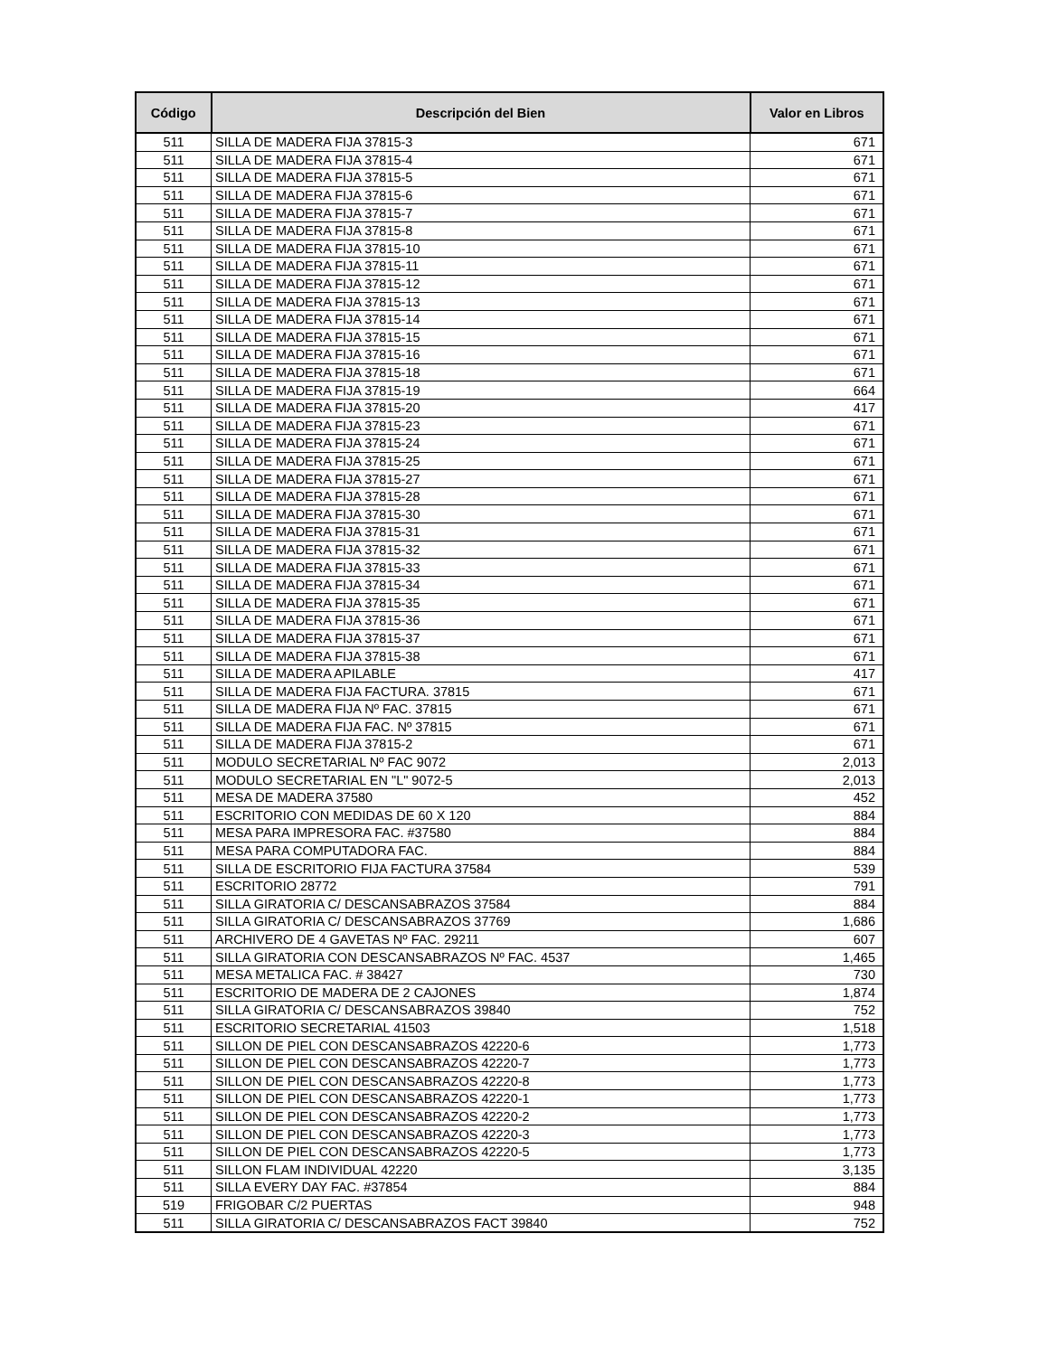| Código | Descripción del Bien | Valor en Libros |
| --- | --- | --- |
| 511 | SILLA DE MADERA FIJA 37815-3 | 671 |
| 511 | SILLA DE MADERA FIJA 37815-4 | 671 |
| 511 | SILLA DE MADERA FIJA 37815-5 | 671 |
| 511 | SILLA DE MADERA FIJA 37815-6 | 671 |
| 511 | SILLA DE MADERA FIJA 37815-7 | 671 |
| 511 | SILLA DE MADERA FIJA 37815-8 | 671 |
| 511 | SILLA DE MADERA FIJA 37815-10 | 671 |
| 511 | SILLA DE MADERA FIJA 37815-11 | 671 |
| 511 | SILLA DE MADERA FIJA 37815-12 | 671 |
| 511 | SILLA DE MADERA FIJA 37815-13 | 671 |
| 511 | SILLA DE MADERA FIJA 37815-14 | 671 |
| 511 | SILLA DE MADERA FIJA 37815-15 | 671 |
| 511 | SILLA DE MADERA FIJA 37815-16 | 671 |
| 511 | SILLA DE MADERA FIJA 37815-18 | 671 |
| 511 | SILLA DE MADERA FIJA 37815-19 | 664 |
| 511 | SILLA DE MADERA FIJA 37815-20 | 417 |
| 511 | SILLA DE MADERA FIJA 37815-23 | 671 |
| 511 | SILLA DE MADERA FIJA 37815-24 | 671 |
| 511 | SILLA DE MADERA FIJA 37815-25 | 671 |
| 511 | SILLA DE MADERA FIJA 37815-27 | 671 |
| 511 | SILLA DE MADERA FIJA 37815-28 | 671 |
| 511 | SILLA DE MADERA FIJA 37815-30 | 671 |
| 511 | SILLA DE MADERA FIJA 37815-31 | 671 |
| 511 | SILLA DE MADERA FIJA 37815-32 | 671 |
| 511 | SILLA DE MADERA FIJA 37815-33 | 671 |
| 511 | SILLA DE MADERA FIJA 37815-34 | 671 |
| 511 | SILLA DE MADERA FIJA 37815-35 | 671 |
| 511 | SILLA DE MADERA FIJA 37815-36 | 671 |
| 511 | SILLA DE MADERA FIJA 37815-37 | 671 |
| 511 | SILLA DE MADERA FIJA 37815-38 | 671 |
| 511 | SILLA DE MADERA APILABLE | 417 |
| 511 | SILLA DE MADERA FIJA FACTURA. 37815 | 671 |
| 511 | SILLA DE MADERA FIJA Nº FAC. 37815 | 671 |
| 511 | SILLA DE MADERA FIJA FAC. Nº 37815 | 671 |
| 511 | SILLA DE MADERA FIJA 37815-2 | 671 |
| 511 | MODULO SECRETARIAL Nº FAC 9072 | 2,013 |
| 511 | MODULO SECRETARIAL EN "L" 9072-5 | 2,013 |
| 511 | MESA DE MADERA 37580 | 452 |
| 511 | ESCRITORIO CON MEDIDAS DE 60 X 120 | 884 |
| 511 | MESA PARA IMPRESORA FAC. #37580 | 884 |
| 511 | MESA PARA COMPUTADORA FAC. | 884 |
| 511 | SILLA DE ESCRITORIO FIJA FACTURA 37584 | 539 |
| 511 | ESCRITORIO 28772 | 791 |
| 511 | SILLA GIRATORIA C/ DESCANSABRAZOS 37584 | 884 |
| 511 | SILLA GIRATORIA C/ DESCANSABRAZOS 37769 | 1,686 |
| 511 | ARCHIVERO DE 4 GAVETAS Nº FAC. 29211 | 607 |
| 511 | SILLA GIRATORIA CON DESCANSABRAZOS Nº FAC. 4537 | 1,465 |
| 511 | MESA METALICA FAC. # 38427 | 730 |
| 511 | ESCRITORIO DE MADERA DE 2 CAJONES | 1,874 |
| 511 | SILLA GIRATORIA C/ DESCANSABRAZOS 39840 | 752 |
| 511 | ESCRITORIO SECRETARIAL 41503 | 1,518 |
| 511 | SILLON DE PIEL CON DESCANSABRAZOS 42220-6 | 1,773 |
| 511 | SILLON DE PIEL CON DESCANSABRAZOS 42220-7 | 1,773 |
| 511 | SILLON DE PIEL CON DESCANSABRAZOS 42220-8 | 1,773 |
| 511 | SILLON DE PIEL CON DESCANSABRAZOS 42220-1 | 1,773 |
| 511 | SILLON DE PIEL CON DESCANSABRAZOS 42220-2 | 1,773 |
| 511 | SILLON DE PIEL CON DESCANSABRAZOS 42220-3 | 1,773 |
| 511 | SILLON DE PIEL CON DESCANSABRAZOS 42220-5 | 1,773 |
| 511 | SILLON FLAM INDIVIDUAL 42220 | 3,135 |
| 511 | SILLA EVERY DAY FAC. #37854 | 884 |
| 519 | FRIGOBAR C/2 PUERTAS | 948 |
| 511 | SILLA GIRATORIA C/ DESCANSABRAZOS FACT 39840 | 752 |